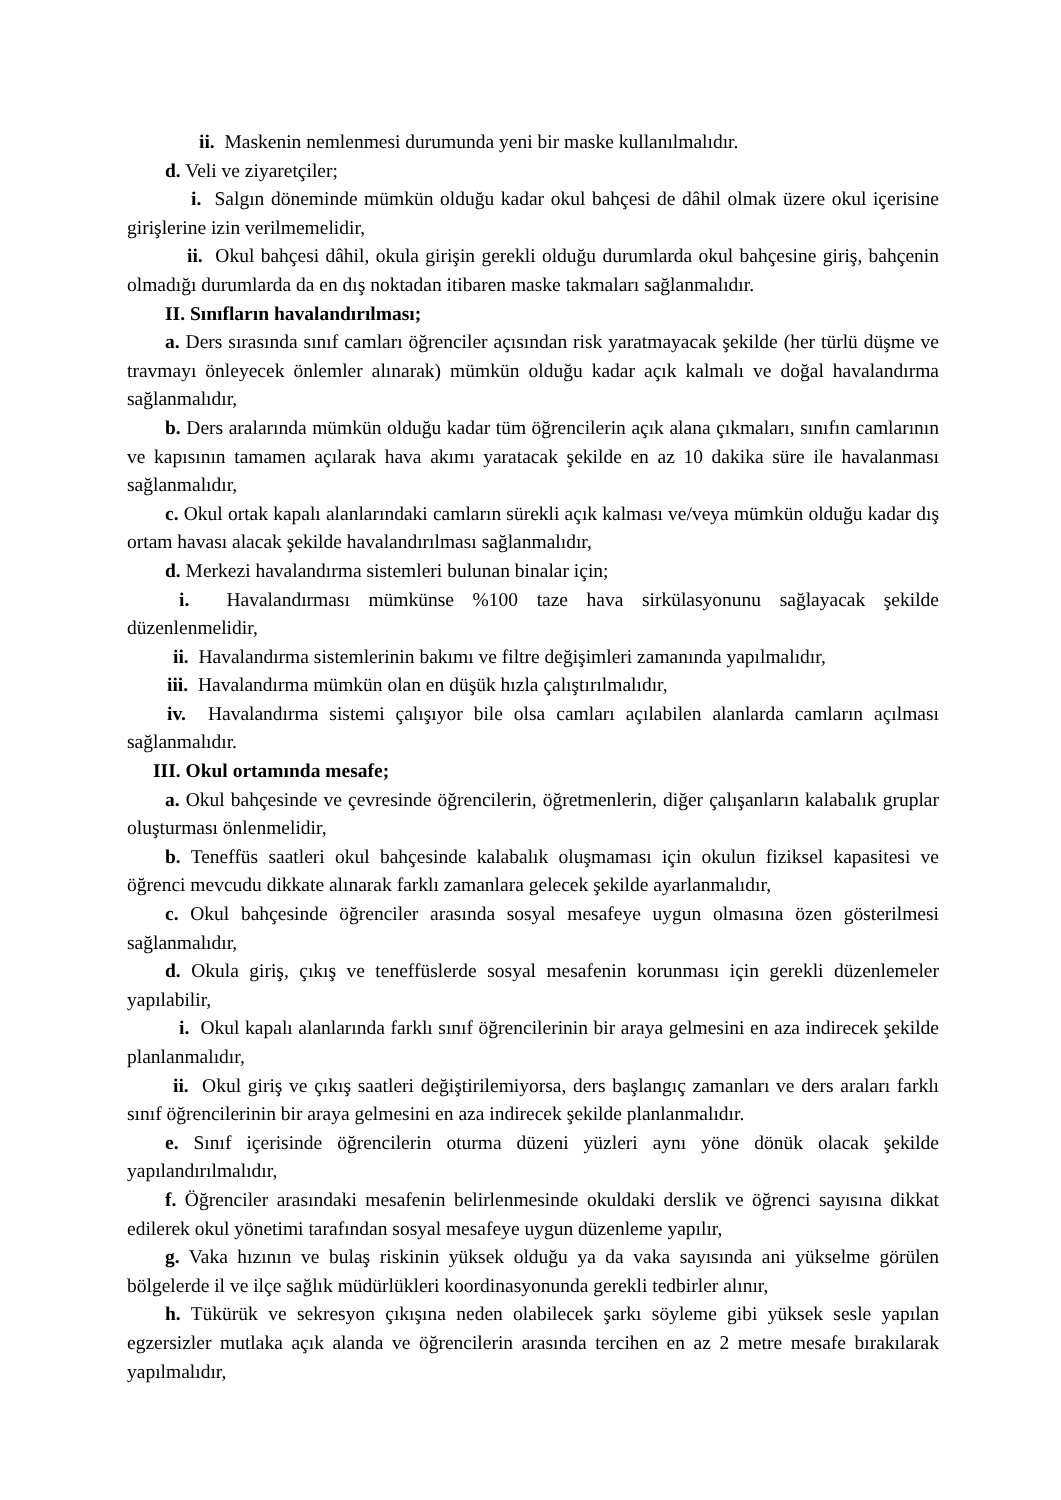ii. Maskenin nemlenmesi durumunda yeni bir maske kullanılmalıdır.
d. Veli ve ziyaretçiler;
i. Salgın döneminde mümkün olduğu kadar okul bahçesi de dâhil olmak üzere okul içerisine girişlerine izin verilmemelidir,
ii. Okul bahçesi dâhil, okula girişin gerekli olduğu durumlarda okul bahçesine giriş, bahçenin olmadığı durumlarda da en dış noktadan itibaren maske takmaları sağlanmalıdır.
II. Sınıfların havalandırılması;
a. Ders sırasında sınıf camları öğrenciler açısından risk yaratmayacak şekilde (her türlü düşme ve travmayı önleyecek önlemler alınarak) mümkün olduğu kadar açık kalmalı ve doğal havalandırma sağlanmalıdır,
b. Ders aralarında mümkün olduğu kadar tüm öğrencilerin açık alana çıkmaları, sınıfın camlarının ve kapısının tamamen açılarak hava akımı yaratacak şekilde en az 10 dakika süre ile havalanması sağlanmalıdır,
c. Okul ortak kapalı alanlarındaki camların sürekli açık kalması ve/veya mümkün olduğu kadar dış ortam havası alacak şekilde havalandırılması sağlanmalıdır,
d. Merkezi havalandırma sistemleri bulunan binalar için;
i. Havalandırması mümkünse %100 taze hava sirkülasyonunu sağlayacak şekilde düzenlenmelidir,
ii. Havalandırma sistemlerinin bakımı ve filtre değişimleri zamanında yapılmalıdır,
iii. Havalandırma mümkün olan en düşük hızla çalıştırılmalıdır,
iv. Havalandırma sistemi çalışıyor bile olsa camları açılabilen alanlarda camların açılması sağlanmalıdır.
III. Okul ortamında mesafe;
a. Okul bahçesinde ve çevresinde öğrencilerin, öğretmenlerin, diğer çalışanların kalabalık gruplar oluşturması önlenmelidir,
b. Teneffüs saatleri okul bahçesinde kalabalık oluşmaması için okulun fiziksel kapasitesi ve öğrenci mevcudu dikkate alınarak farklı zamanlara gelecek şekilde ayarlanmalıdır,
c. Okul bahçesinde öğrenciler arasında sosyal mesafeye uygun olmasına özen gösterilmesi sağlanmalıdır,
d. Okula giriş, çıkış ve teneffüslerde sosyal mesafenin korunması için gerekli düzenlemeler yapılabilir,
i. Okul kapalı alanlarında farklı sınıf öğrencilerinin bir araya gelmesini en aza indirecek şekilde planlanmalıdır,
ii. Okul giriş ve çıkış saatleri değiştirilemiyorsa, ders başlangıç zamanları ve ders araları farklı sınıf öğrencilerinin bir araya gelmesini en aza indirecek şekilde planlanmalıdır.
e. Sınıf içerisinde öğrencilerin oturma düzeni yüzleri aynı yöne dönük olacak şekilde yapılandırılmalıdır,
f. Öğrenciler arasındaki mesafenin belirlenmesinde okuldaki derslik ve öğrenci sayısına dikkat edilerek okul yönetimi tarafından sosyal mesafeye uygun düzenleme yapılır,
g. Vaka hızının ve bulaş riskinin yüksek olduğu ya da vaka sayısında ani yükselme görülen bölgelerde il ve ilçe sağlık müdürlükleri koordinasyonunda gerekli tedbirler alınır,
h. Tükürük ve sekresyon çıkışına neden olabilecek şarkı söyleme gibi yüksek sesle yapılan egzersizler mutlaka açık alanda ve öğrencilerin arasında tercihen en az 2 metre mesafe bırakılarak yapılmalıdır,